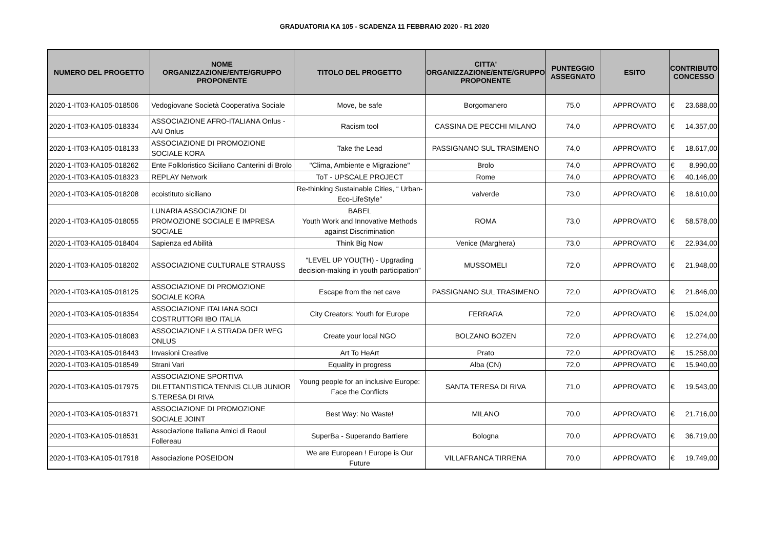GRADUATORIA KA 105 - SCADENZA 11 FEBBRAIO 2020 - R1 2020
| NUMERO DEL PROGETTO | NOME ORGANIZZAZIONE/ENTE/GRUPPO PROPONENTE | TITOLO DEL PROGETTO | CITTA' ORGANIZZAZIONE/ENTE/GRUPPO PROPONENTE | PUNTEGGIO ASSEGNATO | ESITO | CONTRIBUTO CONCESSO | |
| --- | --- | --- | --- | --- | --- | --- | --- |
| 2020-1-IT03-KA105-018506 | Vedogiovane Società Cooperativa Sociale | Move, be safe | Borgomanero | 75,0 | APPROVATO | € | 23.688,00 |
| 2020-1-IT03-KA105-018334 | ASSOCIAZIONE AFRO-ITALIANA Onlus - AAI Onlus | Racism tool | CASSINA DE PECCHI MILANO | 74,0 | APPROVATO | € | 14.357,00 |
| 2020-1-IT03-KA105-018133 | ASSOCIAZIONE DI PROMOZIONE SOCIALE KORA | Take the Lead | PASSIGNANO SUL TRASIMENO | 74,0 | APPROVATO | € | 18.617,00 |
| 2020-1-IT03-KA105-018262 | Ente Folkloristico Siciliano Canterini di Brolo | "Clima, Ambiente e Migrazione" | Brolo | 74,0 | APPROVATO | € | 8.990,00 |
| 2020-1-IT03-KA105-018323 | REPLAY Network | ToT - UPSCALE PROJECT | Rome | 74,0 | APPROVATO | € | 40.146,00 |
| 2020-1-IT03-KA105-018208 | ecoistituto siciliano | Re-thinking Sustainable Cities, “ Urban-Eco-LifeStyle” | valverde | 73,0 | APPROVATO | € | 18.610,00 |
| 2020-1-IT03-KA105-018055 | LUNARIA ASSOCIAZIONE DI PROMOZIONE SOCIALE E IMPRESA SOCIALE | BABEL Youth Work and Innovative Methods against Discrimination | ROMA | 73,0 | APPROVATO | € | 58.578,00 |
| 2020-1-IT03-KA105-018404 | Sapienza ed Abilità | Think Big Now | Venice (Marghera) | 73,0 | APPROVATO | € | 22.934,00 |
| 2020-1-IT03-KA105-018202 | ASSOCIAZIONE CULTURALE STRAUSS | “LEVEL UP YOU(TH) - Upgrading decision-making in youth participation” | MUSSOMELI | 72,0 | APPROVATO | € | 21.948,00 |
| 2020-1-IT03-KA105-018125 | ASSOCIAZIONE DI PROMOZIONE SOCIALE KORA | Escape from the net cave | PASSIGNANO SUL TRASIMENO | 72,0 | APPROVATO | € | 21.846,00 |
| 2020-1-IT03-KA105-018354 | ASSOCIAZIONE ITALIANA SOCI COSTRUTTORI IBO ITALIA | City Creators: Youth for Europe | FERRARA | 72,0 | APPROVATO | € | 15.024,00 |
| 2020-1-IT03-KA105-018083 | ASSOCIAZIONE LA STRADA DER WEG ONLUS | Create your local NGO | BOLZANO BOZEN | 72,0 | APPROVATO | € | 12.274,00 |
| 2020-1-IT03-KA105-018443 | Invasioni Creative | Art To HeArt | Prato | 72,0 | APPROVATO | € | 15.258,00 |
| 2020-1-IT03-KA105-018549 | Strani Vari | Equality in progress | Alba (CN) | 72,0 | APPROVATO | € | 15.940,00 |
| 2020-1-IT03-KA105-017975 | ASSOCIAZIONE SPORTIVA DILETTANTISTICA TENNIS CLUB JUNIOR S.TERESA DI RIVA | Young people for an inclusive Europe: Face the Conflicts | SANTA TERESA DI RIVA | 71,0 | APPROVATO | € | 19.543,00 |
| 2020-1-IT03-KA105-018371 | ASSOCIAZIONE DI PROMOZIONE SOCIALE JOINT | Best Way: No Waste! | MILANO | 70,0 | APPROVATO | € | 21.716,00 |
| 2020-1-IT03-KA105-018531 | Associazione Italiana Amici di Raoul Follereau | SuperBa - Superando Barriere | Bologna | 70,0 | APPROVATO | € | 36.719,00 |
| 2020-1-IT03-KA105-017918 | Associazione POSEIDON | We are European ! Europe is Our Future | VILLAFRANCA TIRRENA | 70,0 | APPROVATO | € | 19.749,00 |